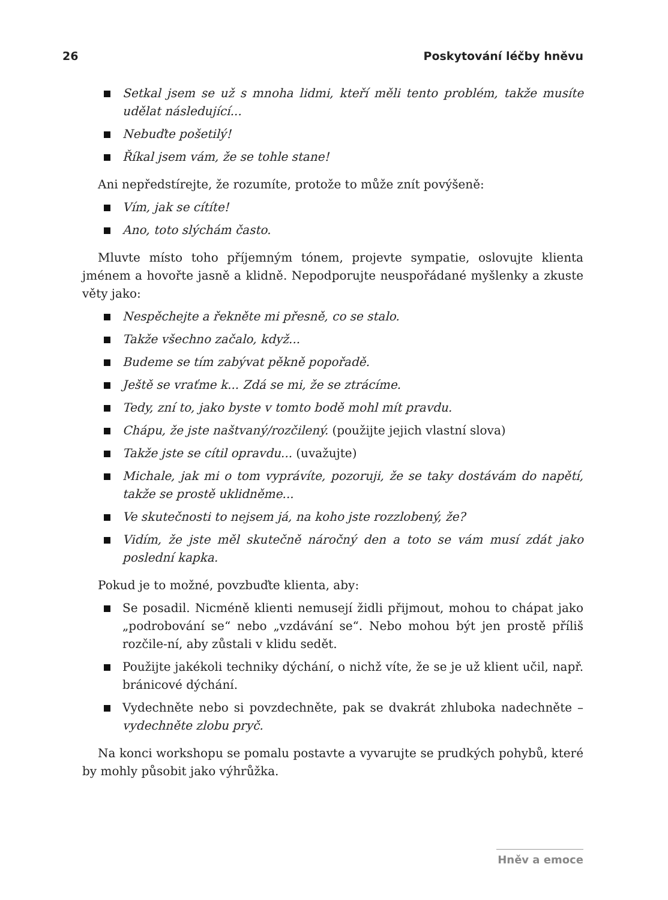26 Poskytování léčby hněvu
Setkal jsem se už s mnoha lidmi, kteří měli tento problém, takže musíte udělat následující...
Nebuďte pošetilý!
Říkal jsem vám, že se tohle stane!
Ani nepředstírejte, že rozumíte, protože to může znít povýšeně:
Vím, jak se cítíte!
Ano, toto slýchám často.
Mluvte místo toho příjemným tónem, projevte sympatie, oslovujte klienta jménem a hovořte jasně a klidně. Nepodporujte neuspořádané myšlenky a zkuste věty jako:
Nespěchejte a řekněte mi přesně, co se stalo.
Takže všechno začalo, když...
Budeme se tím zabývat pěkně popořadě.
Ještě se vraťme k... Zdá se mi, že se ztrácíme.
Tedy, zní to, jako byste v tomto bodě mohl mít pravdu.
Chápu, že jste naštvaný/rozčilený. (použijte jejich vlastní slova)
Takže jste se cítil opravdu... (uvažujte)
Michale, jak mi o tom vyprávíte, pozoruji, že se taky dostávám do napětí, takže se prostě uklidněme...
Ve skutečnosti to nejsem já, na koho jste rozzlobený, že?
Vidím, že jste měl skutečně náročný den a toto se vám musí zdát jako poslední kapka.
Pokud je to možné, povzbuďte klienta, aby:
Se posadil. Nicméně klienti nemusejí židli přijmout, mohou to chápat jako „podrobování se“ nebo „vzdávání se“. Nebo mohou být jen prostě příliš rozčile-ní, aby zůstali v klidu sedět.
Použijte jakékoli techniky dýchání, o nichž víte, že se je už klient učil, např. bránicové dýchání.
Vydechněte nebo si povzdechněte, pak se dvakrát zhluboka nadechněte – vydechněte zlobu pryč.
Na konci workshopu se pomalu postavte a vyvarujte se prudkých pohybů, které by mohly působit jako výhrůžka.
Hněv a emoce